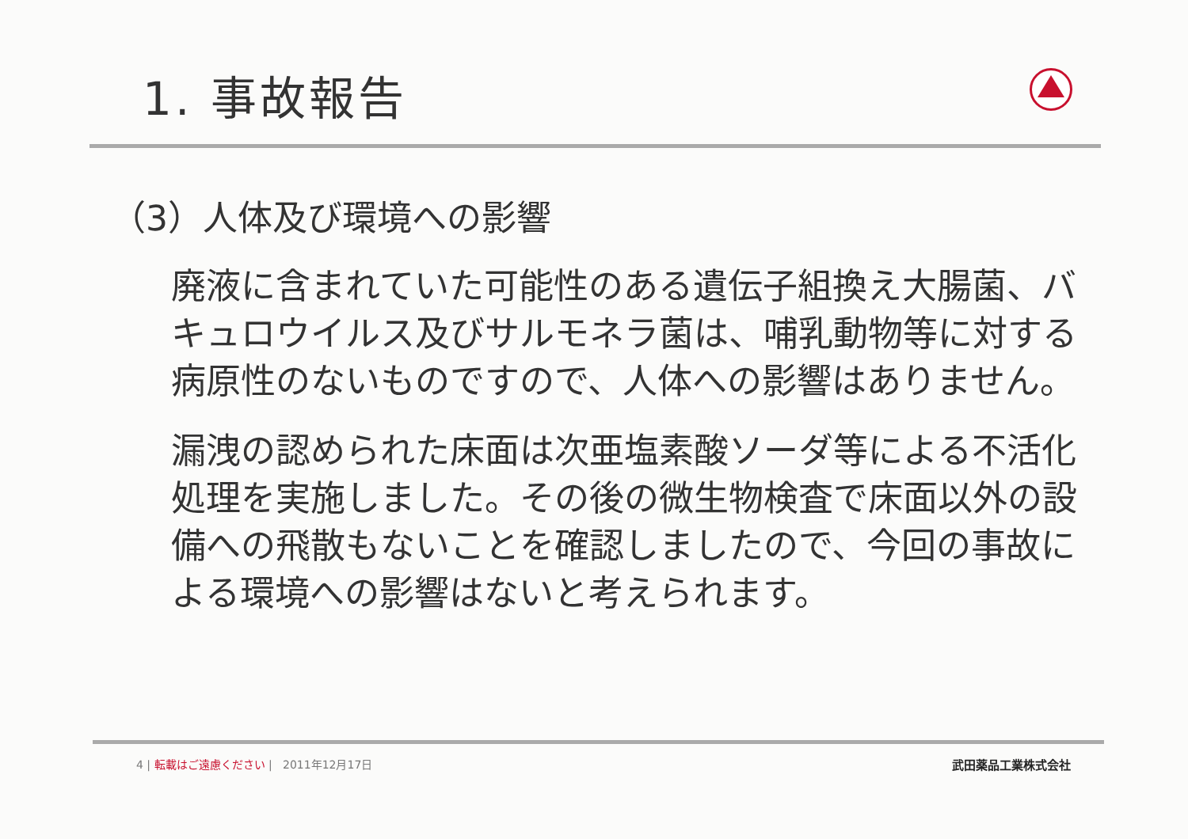1. 事故報告
（3）人体及び環境への影響
廃液に含まれていた可能性のある遺伝子組換え大腸菌、バキュロウイルス及びサルモネラ菌は、哺乳動物等に対する病原性のないものですので、人体への影響はありません。
漏洩の認められた床面は次亜塩素酸ソーダ等による不活化処理を実施しました。その後の微生物検査で床面以外の設備への飛散もないことを確認しましたので、今回の事故による環境への影響はないと考えられます。
4 | 転載はご遠慮ください | 2011年12月17日 武田薬品工業株式会社